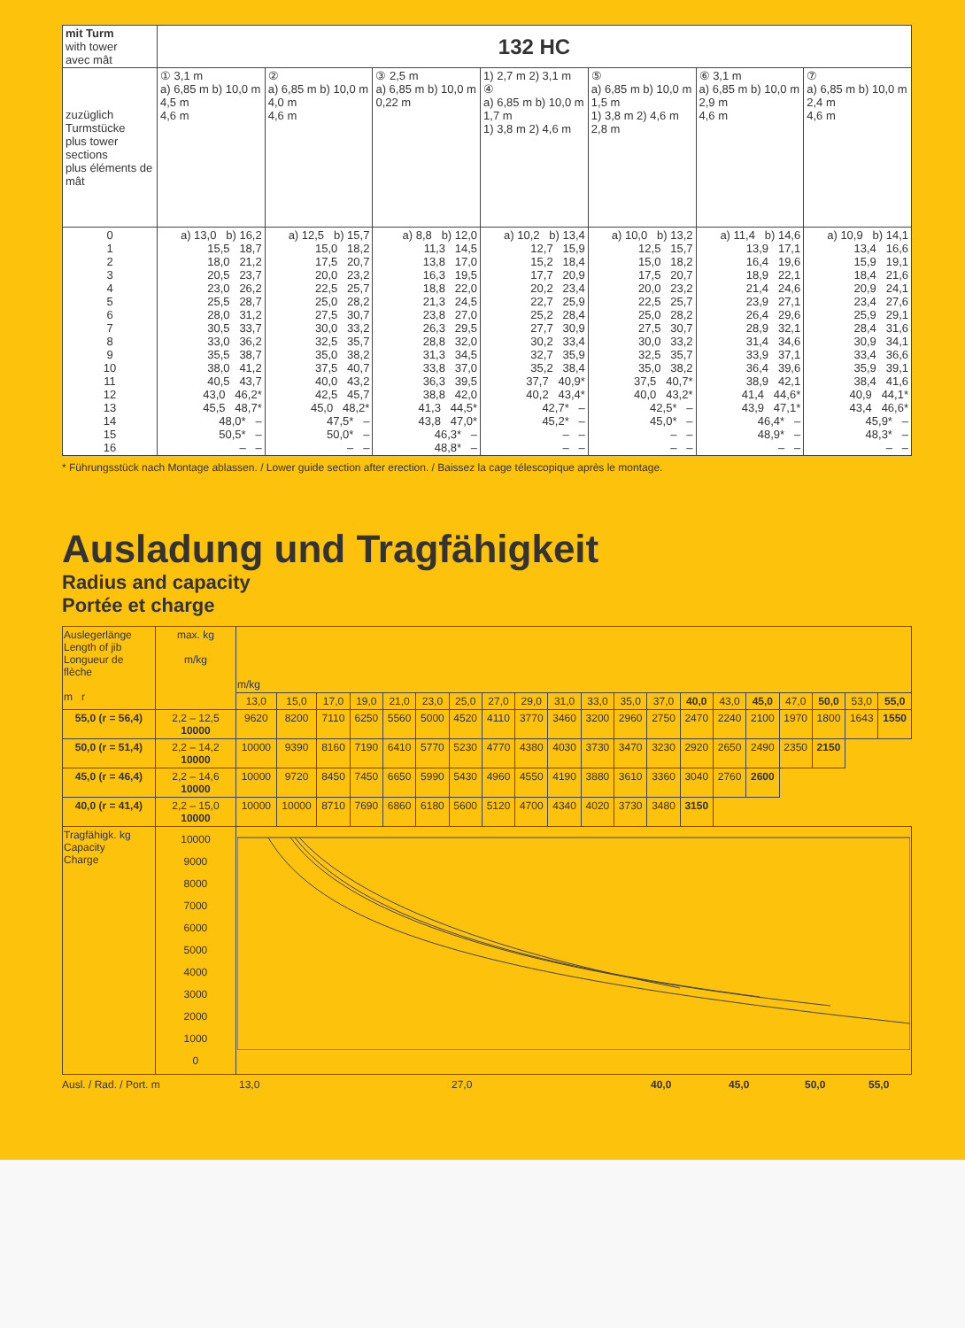| mit Turm with tower avec mât | 132 HC | | | | | | |
| zuzüglich Turmstücke plus tower sections plus éléments de mât | ① 3,1 m a) 6,85 m b) 10,0 m 4,5 m 4,6 m | ② a) 6,85 m b) 10,0 m 4,0 m 4,6 m | ③ 2,5 m a) 6,85 m b) 10,0 m 0,22 m | 1) 2,7 m 2) 3,1 m ④ a) 6,85 m b) 10,0 m 1,7 m 1) 3,8 m 2) 4,6 m | ⑤ a) 6,85 m b) 10,0 m 1,5 m 1) 3,8 m 2) 4,6 m 2,8 m | ⑥ 3,1 m a) 6,85 m b) 10,0 m 2,9 m 4,6 m | ⑦ a) 6,85 m b) 10,0 m 2,4 m 4,6 m |
| 0 1 2 3 4 5 6 7 8 9 10 11 12 13 14 15 16 | a) 13,0 b) 16,2 15,5 18,7 18,0 21,2 20,5 23,7 23,0 26,2 25,5 28,7 28,0 31,2 30,5 33,7 33,0 36,2 35,5 38,7 38,0 41,2 40,5 43,7 43,0 46,2* 45,5 48,7* 48,0* – 50,5* – – – | a) 12,5 b) 15,7 15,0 18,2 17,5 20,7 20,0 23,2 22,5 25,7 25,0 28,2 27,5 30,7 30,0 33,2 32,5 35,7 35,0 38,2 37,5 40,7 40,0 43,2 42,5 45,7 45,0 48,2* 47,5* – 50,0* – – – | a) 8,8 b) 12,0 11,3 14,5 13,8 17,0 16,3 19,5 18,8 22,0 21,3 24,5 23,8 27,0 26,3 29,5 28,8 32,0 31,3 34,5 33,8 37,0 36,3 39,5 38,8 42,0 41,3 44,5* 43,8 47,0* 46,3* – 48,8* – | a) 10,2 b) 13,4 12,7 15,9 15,2 18,4 17,7 20,9 20,2 23,4 22,7 25,9 25,2 28,4 27,7 30,9 30,2 33,4 32,7 35,9 35,2 38,4 37,7 40,9* 40,2 43,4* 42,7* – 45,2* – – – – – | a) 10,0 b) 13,2 12,5 15,7 15,0 18,2 17,5 20,7 20,0 23,2 22,5 25,7 25,0 28,2 27,5 30,7 30,0 33,2 32,5 35,7 35,0 38,2 37,5 40,7* 40,0 43,2* 42,5* – 45,0* – – – – – | a) 11,4 b) 14,6 13,9 17,1 16,4 19,6 18,9 22,1 21,4 24,6 23,9 27,1 26,4 29,6 28,9 32,1 31,4 34,6 33,9 37,1 36,4 39,6 38,9 42,1 41,4 44,6* 43,9 47,1* 46,4* – 48,9* – – – | a) 10,9 b) 14,1 13,4 16,6 15,9 19,1 18,4 21,6 20,9 24,1 23,4 27,6 25,9 29,1 28,4 31,6 30,9 34,1 33,4 36,6 35,9 39,1 38,4 41,6 40,9 44,1* 43,4 46,6* 45,9* – 48,3* – – – |
* Führungsstück nach Montage ablassen. / Lower guide section after erection. / Baissez la cage télescopique après le montage.
Ausladung und Tragfähigkeit
Radius and capacity
Portée et charge
| Auslegerlänge Length of jib Longueur de flèche m r | max. kg m/kg | m/kg | | | | | | | | | | | | | | | | | | | |
| | | 13,0 | 15,0 | 17,0 | 19,0 | 21,0 | 23,0 | 25,0 | 27,0 | 29,0 | 31,0 | 33,0 | 35,0 | 37,0 | 40,0 | 43,0 | 45,0 | 47,0 | 50,0 | 53,0 | 55,0 |
| 55,0 (r = 56,4) | 2,2 – 12,5 10000 | 9620 | 8200 | 7110 | 6250 | 5560 | 5000 | 4520 | 4110 | 3770 | 3460 | 3200 | 2960 | 2750 | 2470 | 2240 | 2100 | 1970 | 1800 | 1643 | 1550 |
| 50,0 (r = 51,4) | 2,2 – 14,2 10000 | 10000 | 9390 | 8160 | 7190 | 6410 | 5770 | 5230 | 4770 | 4380 | 4030 | 3730 | 3470 | 3230 | 2920 | 2650 | 2490 | 2350 | 2150 | | |
| 45,0 (r = 46,4) | 2,2 – 14,6 10000 | 10000 | 9720 | 8450 | 7450 | 6650 | 5990 | 5430 | 4960 | 4550 | 4190 | 3880 | 3610 | 3360 | 3040 | 2760 | 2600 | | | | |
| 40,0 (r = 41,4) | 2,2 – 15,0 10000 | 10000 | 10000 | 8710 | 7690 | 6860 | 6180 | 5600 | 5120 | 4700 | 4340 | 4020 | 3730 | 3480 | 3150 | | | | | | |
| Tragfähigk. kg Capacity Charge | 10000 9000 8000 7000 6000 5000 4000 3000 2000 1000 0 | | | | | | | | | | | | | | | | | | | | |
Ausl. / Rad. / Port. m 13,0 27,0 40,0 45,0 50,0 55,0